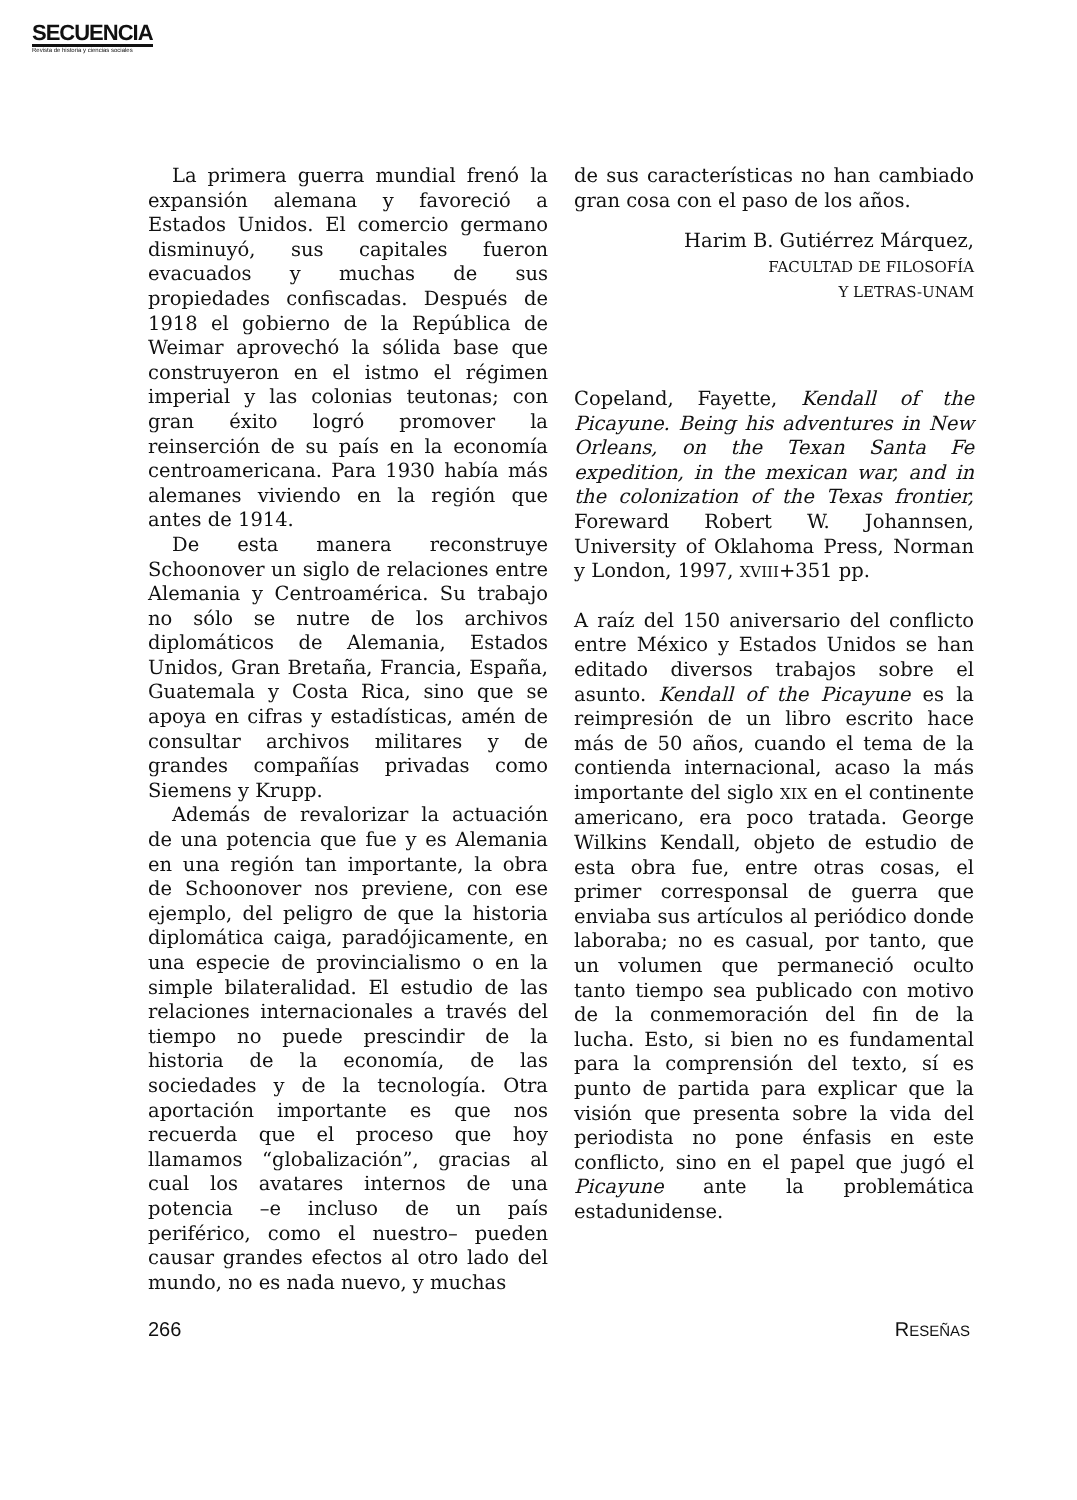SECUENCIA
Revista de historia y ciencias sociales
La primera guerra mundial frenó la expansión alemana y favoreció a Estados Unidos. El comercio germano disminuyó, sus capitales fueron evacuados y muchas de sus propiedades confiscadas. Después de 1918 el gobierno de la República de Weimar aprovechó la sólida base que construyeron en el istmo el régimen imperial y las colonias teutonas; con gran éxito logró promover la reinserción de su país en la economía centroamericana. Para 1930 había más alemanes viviendo en la región que antes de 1914.
De esta manera reconstruye Schoonover un siglo de relaciones entre Alemania y Centroamérica. Su trabajo no sólo se nutre de los archivos diplomáticos de Alemania, Estados Unidos, Gran Bretaña, Francia, España, Guatemala y Costa Rica, sino que se apoya en cifras y estadísticas, amén de consultar archivos militares y de grandes compañías privadas como Siemens y Krupp.
Además de revalorizar la actuación de una potencia que fue y es Alemania en una región tan importante, la obra de Schoonover nos previene, con ese ejemplo, del peligro de que la historia diplomática caiga, paradójicamente, en una especie de provincialismo o en la simple bilateralidad. El estudio de las relaciones internacionales a través del tiempo no puede prescindir de la historia de la economía, de las sociedades y de la tecnología. Otra aportación importante es que nos recuerda que el proceso que hoy llamamos “globalización”, gracias al cual los avatares internos de una potencia –e incluso de un país periférico, como el nuestro– pueden causar grandes efectos al otro lado del mundo, no es nada nuevo, y muchas
de sus características no han cambiado gran cosa con el paso de los años.
Harim B. Gutiérrez Márquez,
FACULTAD DE FILOSOFÍA
Y LETRAS-UNAM
Copeland, Fayette, Kendall of the Picayune. Being his adventures in New Orleans, on the Texan Santa Fe expedition, in the mexican war, and in the colonization of the Texas frontier, Foreward Robert W. Johannsen, University of Oklahoma Press, Norman y London, 1997, XVIII+351 pp.
A raíz del 150 aniversario del conflicto entre México y Estados Unidos se han editado diversos trabajos sobre el asunto. Kendall of the Picayune es la reimpresión de un libro escrito hace más de 50 años, cuando el tema de la contienda internacional, acaso la más importante del siglo XIX en el continente americano, era poco tratada. George Wilkins Kendall, objeto de estudio de esta obra fue, entre otras cosas, el primer corresponsal de guerra que enviaba sus artículos al periódico donde laboraba; no es casual, por tanto, que un volumen que permaneció oculto tanto tiempo sea publicado con motivo de la conmemoración del fin de la lucha. Esto, si bien no es fundamental para la comprensión del texto, sí es punto de partida para explicar que la visión que presenta sobre la vida del periodista no pone énfasis en este conflicto, sino en el papel que jugó el Picayune ante la problemática estadunidense.
266 RESEÑAS